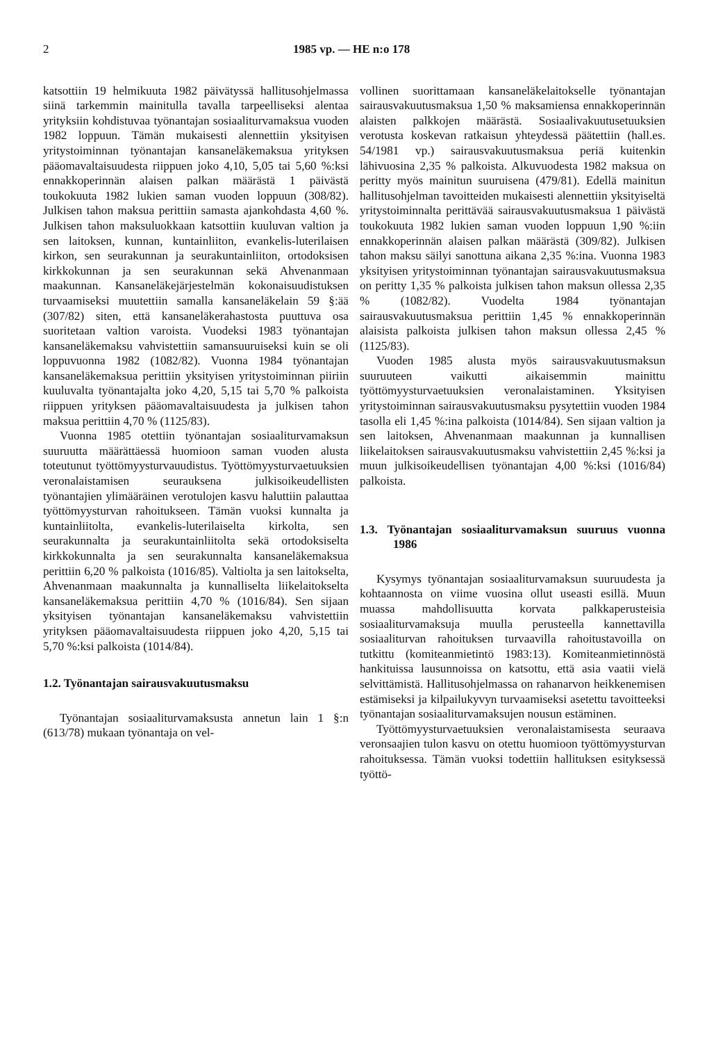2 1985 vp. — HE n:o 178
katsottiin 19 helmikuuta 1982 päivätyssä hallitusohjelmassa siinä tarkemmin mainitulla tavalla tarpeelliseksi alentaa yrityksiin kohdistuvaa työnantajan sosiaaliturvamaksua vuoden 1982 loppuun. Tämän mukaisesti alennettiin yksityisen yritystoiminnan työnantajan kansaneläkemaksua yrityksen pääomavaltaisuudesta riippuen joko 4,10, 5,05 tai 5,60 %:ksi ennakkoperinnän alaisen palkan määrästä 1 päivästä toukokuuta 1982 lukien saman vuoden loppuun (308/82). Julkisen tahon maksua perittiin samasta ajankohdasta 4,60 %. Julkisen tahon maksuluokkaan katsottiin kuuluvan valtion ja sen laitoksen, kunnan, kuntainliiton, evankelis-luterilaisen kirkon, sen seurakunnan ja seurakuntainliiton, ortodoksisen kirkkokunnan ja sen seurakunnan sekä Ahvenanmaan maakunnan. Kansaneläkejärjestelmän kokonaisuudistuksen turvaamiseksi muutettiin samalla kansaneläkelain 59 §:ää (307/82) siten, että kansaneläkerahastosta puuttuva osa suoritetaan valtion varoista. Vuodeksi 1983 työnantajan kansaneläkemaksu vahvistettiin samansuuruiseksi kuin se oli loppuvuonna 1982 (1082/82). Vuonna 1984 työnantajan kansaneläkemaksua perittiin yksityisen yritystoiminnan piiriin kuuluvalta työnantajalta joko 4,20, 5,15 tai 5,70 % palkoista riippuen yrityksen pääomavaltaisuudesta ja julkisen tahon maksua perittiin 4,70 % (1125/83).
Vuonna 1985 otettiin työnantajan sosiaaliturvamaksun suuruutta määrättäessä huomioon saman vuoden alusta toteutunut työttömyysturvauudistus. Työttömyysturvaetuuksien veronalaistamisen seurauksena julkisoikeudellisten työnantajien ylimääräinen verotulojen kasvu haluttiin palauttaa työttömyysturvan rahoitukseen. Tämän vuoksi kunnalta ja kuntainliitolta, evankelis-luterilaiselta kirkolta, sen seurakunnalta ja seurakuntainliitolta sekä ortodoksiselta kirkkokunnalta ja sen seurakunnalta kansaneläkemaksua perittiin 6,20 % palkoista (1016/85). Valtiolta ja sen laitokselta, Ahvenanmaan maakunnalta ja kunnalliselta liikelaitokselta kansaneläkemaksua perittiin 4,70 % (1016/84). Sen sijaan yksityisen työnantajan kansaneläkemaksu vahvistettiin yrityksen pääomavaltaisuudesta riippuen joko 4,20, 5,15 tai 5,70 %:ksi palkoista (1014/84).
1.2. Työnantajan sairausvakuutusmaksu
Työnantajan sosiaaliturvamaksusta annetun lain 1 §:n (613/78) mukaan työnantaja on vel-
vollinen suorittamaan kansaneläkelaitokselle työnantajan sairausvakuutusmaksua 1,50 % maksamiensa ennakkoperinnän alaisten palkkojen määrästä. Sosiaalivakuutusetuuksien verotusta koskevan ratkaisun yhteydessä päätettiin (hall.es. 54/1981 vp.) sairausvakuutusmaksua periä kuitenkin lähivuosina 2,35 % palkoista. Alkuvuodesta 1982 maksua on peritty myös mainitun suuruisena (479/81). Edellä mainitun hallitusohjelman tavoitteiden mukaisesti alennettiin yksityiseltä yritystoiminnalta perittävää sairausvakuutusmaksua 1 päivästä toukokuuta 1982 lukien saman vuoden loppuun 1,90 %:iin ennakkoperinnän alaisen palkan määrästä (309/82). Julkisen tahon maksu säilyi sanottuna aikana 2,35 %:ina. Vuonna 1983 yksityisen yritystoiminnan työnantajan sairausvakuutusmaksua on peritty 1,35 % palkoista julkisen tahon maksun ollessa 2,35 % (1082/82). Vuodelta 1984 työnantajan sairausvakuutusmaksua perittiin 1,45 % ennakkoperinnän alaisista palkoista julkisen tahon maksun ollessa 2,45 % (1125/83).
Vuoden 1985 alusta myös sairausvakuutusmaksun suuruuteen vaikutti aikaisemmin mainittu työttömyysturvaetuuksien veronalaistaminen. Yksityisen yritystoiminnan sairausvakuutusmaksu pysytettiin vuoden 1984 tasolla eli 1,45 %:ina palkoista (1014/84). Sen sijaan valtion ja sen laitoksen, Ahvenanmaan maakunnan ja kunnallisen liikelaitoksen sairausvakuutusmaksu vahvistettiin 2,45 %:ksi ja muun julkisoikeudellisen työnantajan 4,00 %:ksi (1016/84) palkoista.
1.3. Työnantajan sosiaaliturvamaksun suuruus vuonna 1986
Kysymys työnantajan sosiaaliturvamaksun suuruudesta ja kohtaannosta on viime vuosina ollut useasti esillä. Muun muassa mahdollisuutta korvata palkkaperusteisia sosiaaliturvamaksuja muulla perusteella kannettavilla sosiaaliturvan rahoituksen turvaavilla rahoitustavoilla on tutkittu (komiteanmietintö 1983:13). Komiteanmietinnöstä hankituissa lausunnoissa on katsottu, että asia vaatii vielä selvittämistä. Hallitusohjelmassa on rahanarvon heikkenemisen estämiseksi ja kilpailukyvyn turvaamiseksi asetettu tavoitteeksi työnantajan sosiaaliturvamaksujen nousun estäminen.
Työttömyysturvaetuuksien veronalaistamisesta seuraava veronsaajien tulon kasvu on otettu huomioon työttömyysturvan rahoituksessa. Tämän vuoksi todettiin hallituksen esityksessä työttö-